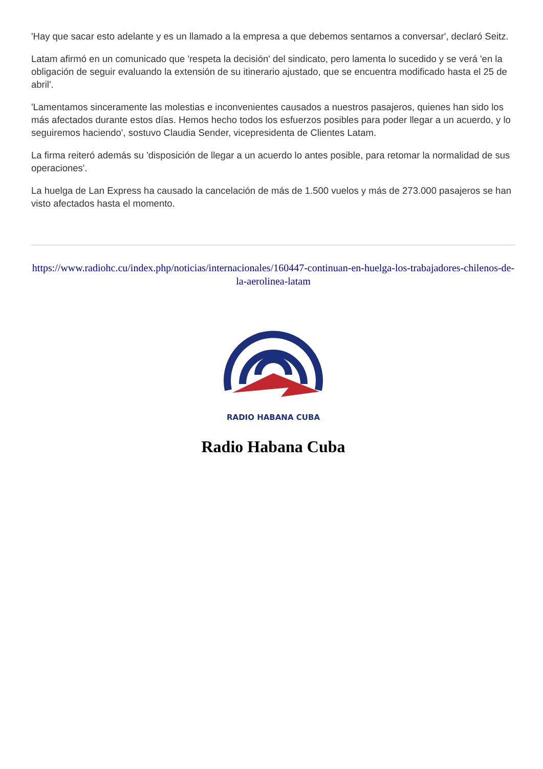'Hay que sacar esto adelante y es un llamado a la empresa a que debemos sentarnos a conversar', declaró Seitz.
Latam afirmó en un comunicado que 'respeta la decisión' del sindicato, pero lamenta lo sucedido y se verá 'en la obligación de seguir evaluando la extensión de su itinerario ajustado, que se encuentra modificado hasta el 25 de abril'.
'Lamentamos sinceramente las molestias e inconvenientes causados a nuestros pasajeros, quienes han sido los más afectados durante estos días. Hemos hecho todos los esfuerzos posibles para poder llegar a un acuerdo, y lo seguiremos haciendo', sostuvo Claudia Sender, vicepresidenta de Clientes Latam.
La firma reiteró además su 'disposición de llegar a un acuerdo lo antes posible, para retomar la normalidad de sus operaciones'.
La huelga de Lan Express ha causado la cancelación de más de 1.500 vuelos y más de 273.000 pasajeros se han visto afectados hasta el momento.
https://www.radiohc.cu/index.php/noticias/internacionales/160447-continuan-en-huelga-los-trabajadores-chilenos-de-la-aerolinea-latam
RADIO HABANA CUBA
Radio Habana Cuba